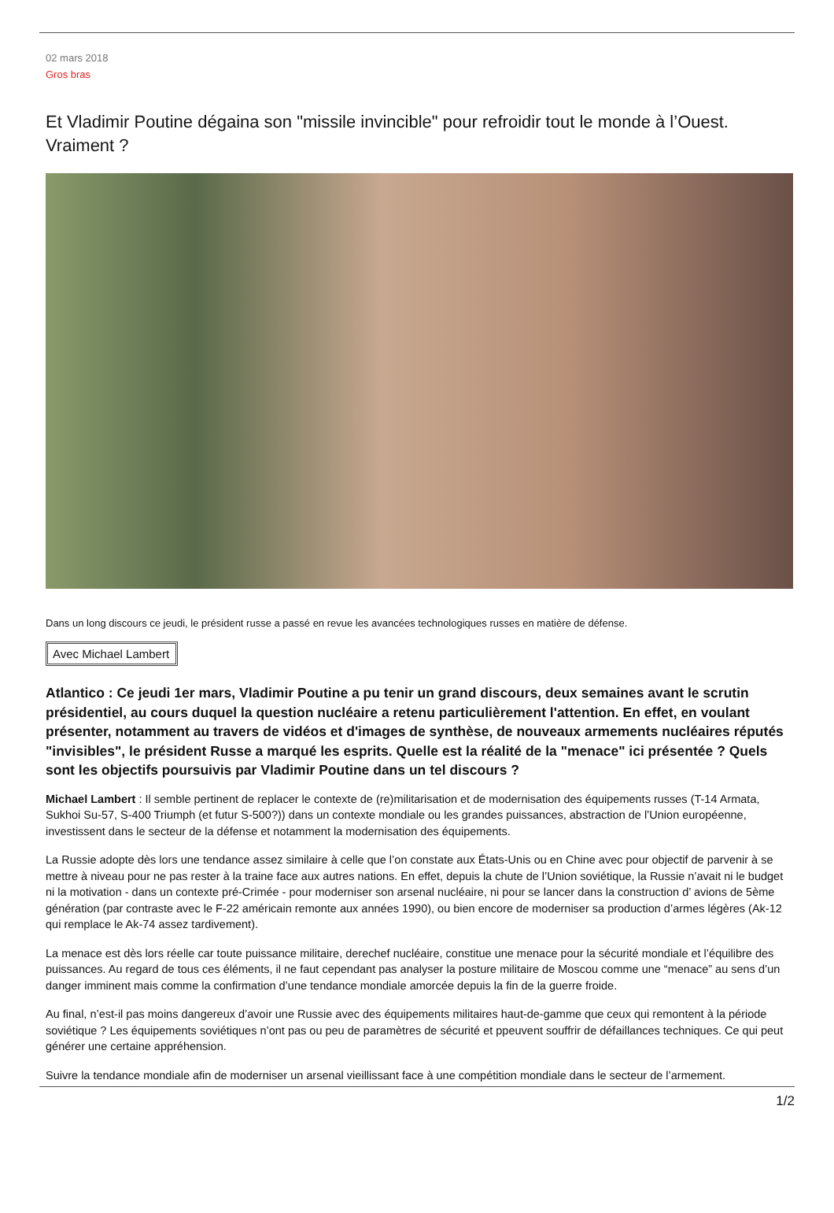02 mars 2018
Gros bras
Et Vladimir Poutine dégaina son "missile invincible" pour refroidir tout le monde à l’Ouest. Vraiment ?
Dans un long discours ce jeudi, le président russe a passé en revue les avancées technologiques russes en matière de défense.
Avec Michael Lambert
Atlantico : Ce jeudi 1er mars, Vladimir Poutine a pu tenir un grand discours, deux semaines avant le scrutin présidentiel, au cours duquel la question nucléaire a retenu particulièrement l'attention. En effet, en voulant présenter, notamment au travers de vidéos et d'images de synthèse, de nouveaux armements nucléaires réputés "invisibles", le président Russe a marqué les esprits. Quelle est la réalité de la "menace" ici présentée ? Quels sont les objectifs poursuivis par Vladimir Poutine dans un tel discours ?
Michael Lambert : Il semble pertinent de replacer le contexte de (re)militarisation et de modernisation des équipements russes (T-14 Armata, Sukhoi Su-57, S-400 Triumph (et futur S-500?)) dans un contexte mondiale ou les grandes puissances, abstraction de l’Union européenne, investissent dans le secteur de la défense et notamment la modernisation des équipements.
La Russie adopte dès lors une tendance assez similaire à celle que l’on constate aux États-Unis ou en Chine avec pour objectif de parvenir à se mettre à niveau pour ne pas rester à la traine face aux autres nations. En effet, depuis la chute de l’Union soviétique, la Russie n’avait ni le budget ni la motivation - dans un contexte pré-Crimée - pour moderniser son arsenal nucléaire, ni pour se lancer dans la construction d’ avions de 5ème génération (par contraste avec le F-22 américain remonte aux années 1990), ou bien encore de moderniser sa production d’armes légères (Ak-12 qui remplace le Ak-74 assez tardivement).
La menace est dès lors réelle car toute puissance militaire, derechef nucléaire, constitue une menace pour la sécurité mondiale et l’équilibre des puissances. Au regard de tous ces éléments, il ne faut cependant pas analyser la posture militaire de Moscou comme une “menace” au sens d’un danger imminent mais comme la confirmation d’une tendance mondiale amorcée depuis la fin de la guerre froide.
Au final, n’est-il pas moins dangereux d’avoir une Russie avec des équipements militaires haut-de-gamme que ceux qui remontent à la période soviétique ? Les équipements soviétiques n’ont pas ou peu de paramètres de sécurité et ppeuvent souffrir de défaillances techniques. Ce qui peut générer une certaine appréhension.
Suivre la tendance mondiale afin de moderniser un arsenal vieillissant face à une compétition mondiale dans le secteur de l’armement.
1/2